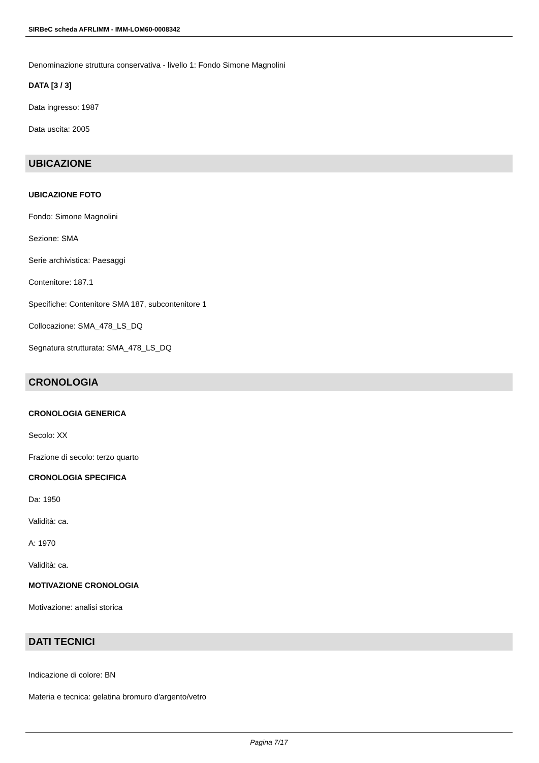SIRBeC scheda AFRLIMM - IMM-LOM60-0008342
Denominazione struttura conservativa - livello 1: Fondo Simone Magnolini
DATA [3 / 3]
Data ingresso: 1987
Data uscita: 2005
UBICAZIONE
UBICAZIONE FOTO
Fondo: Simone Magnolini
Sezione: SMA
Serie archivistica: Paesaggi
Contenitore: 187.1
Specifiche: Contenitore SMA 187, subcontenitore 1
Collocazione: SMA_478_LS_DQ
Segnatura strutturata: SMA_478_LS_DQ
CRONOLOGIA
CRONOLOGIA GENERICA
Secolo: XX
Frazione di secolo: terzo quarto
CRONOLOGIA SPECIFICA
Da: 1950
Validità: ca.
A: 1970
Validità: ca.
MOTIVAZIONE CRONOLOGIA
Motivazione: analisi storica
DATI TECNICI
Indicazione di colore: BN
Materia e tecnica: gelatina bromuro d'argento/vetro
Pagina 7/17